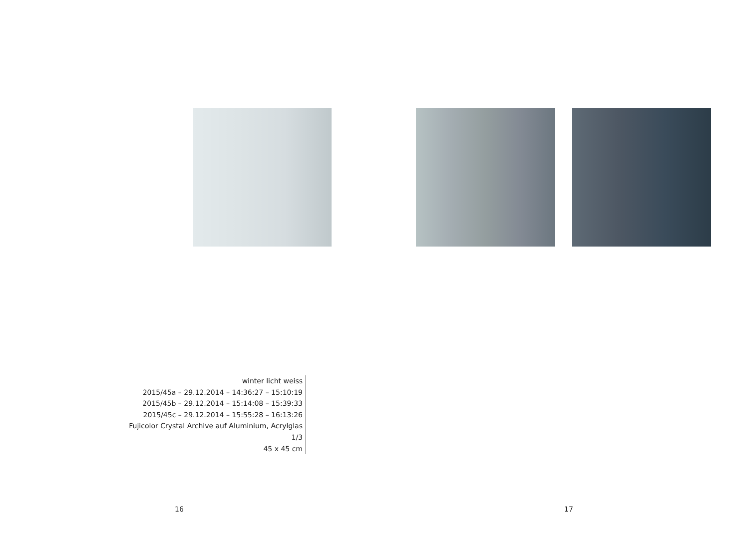winter licht weiss
2015/45a – 29.12.2014 – 14:36:27 – 15:10:19
2015/45b – 29.12.2014 – 15:14:08 – 15:39:33
2015/45c – 29.12.2014 – 15:55:28 – 16:13:26
Fujicolor Crystal Archive auf Aluminium, Acrylglas 1/3
45 x 45 cm
16 17